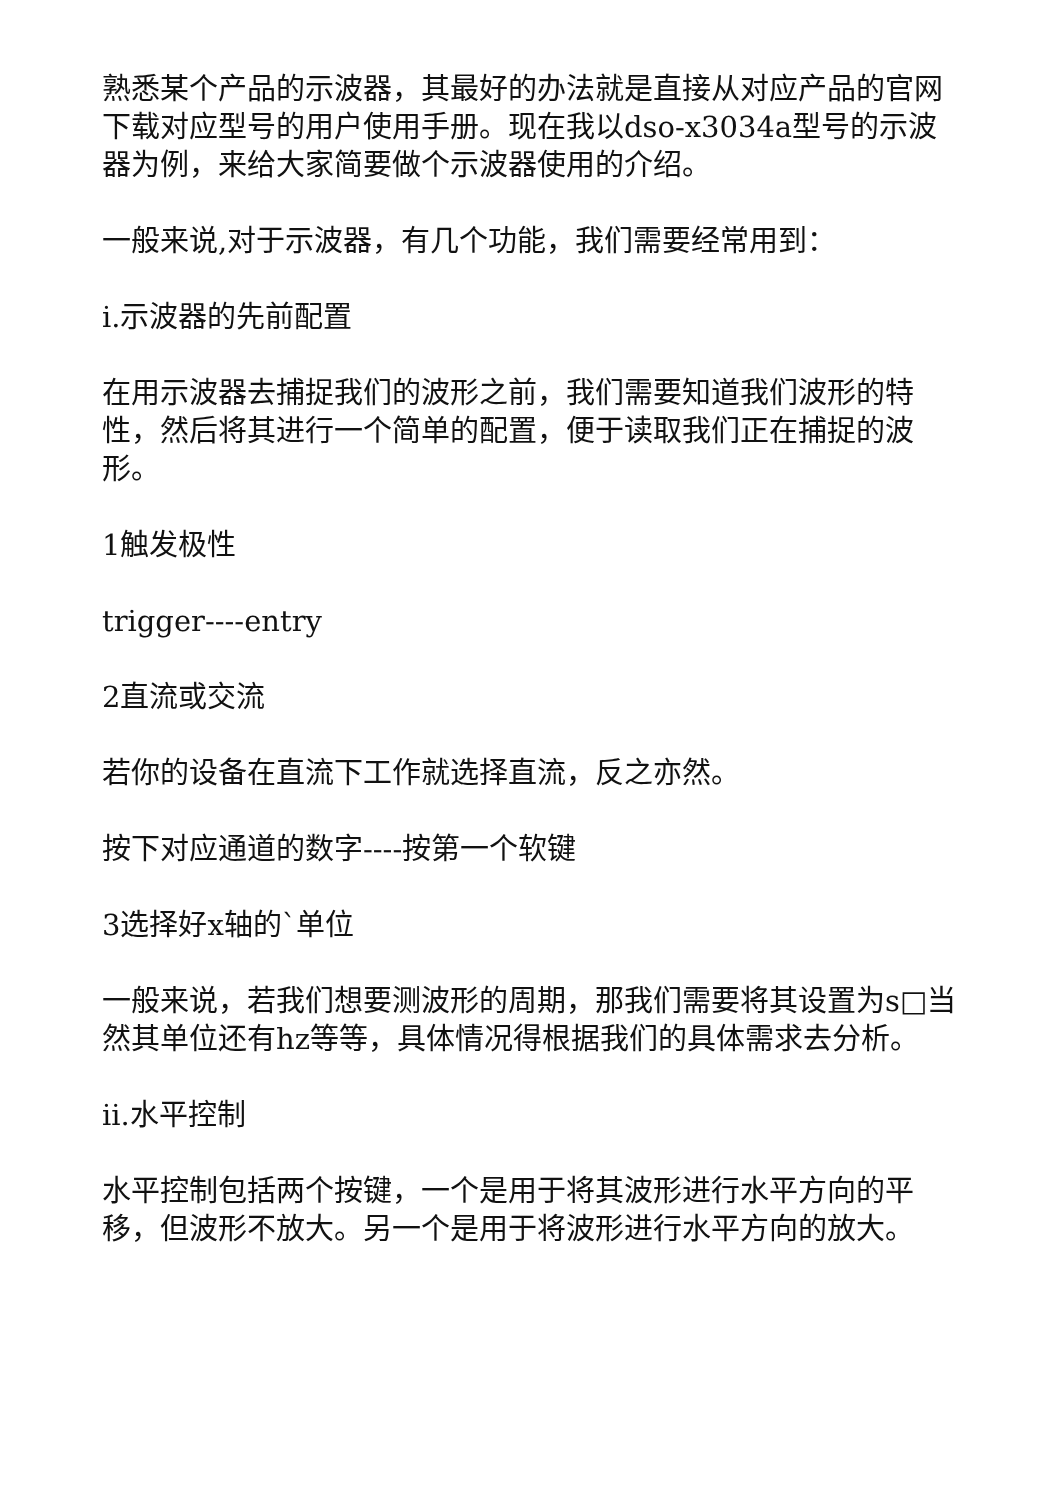熟悉某个产品的示波器，其最好的办法就是直接从对应产品的官网下载对应型号的用户使用手册。现在我以dso-x3034a型号的示波器为例，来给大家简要做个示波器使用的介绍。
一般来说,对于示波器，有几个功能，我们需要经常用到：
i.示波器的先前配置
在用示波器去捕捉我们的波形之前，我们需要知道我们波形的特性，然后将其进行一个简单的配置，便于读取我们正在捕捉的波形。
1触发极性
trigger----entry
2直流或交流
若你的设备在直流下工作就选择直流，反之亦然。
按下对应通道的数字----按第一个软键
3选择好x轴的`单位
一般来说，若我们想要测波形的周期，那我们需要将其设置为s□当然其单位还有hz等等，具体情况得根据我们的具体需求去分析。
ii.水平控制
水平控制包括两个按键，一个是用于将其波形进行水平方向的平移，但波形不放大。另一个是用于将波形进行水平方向的放大。